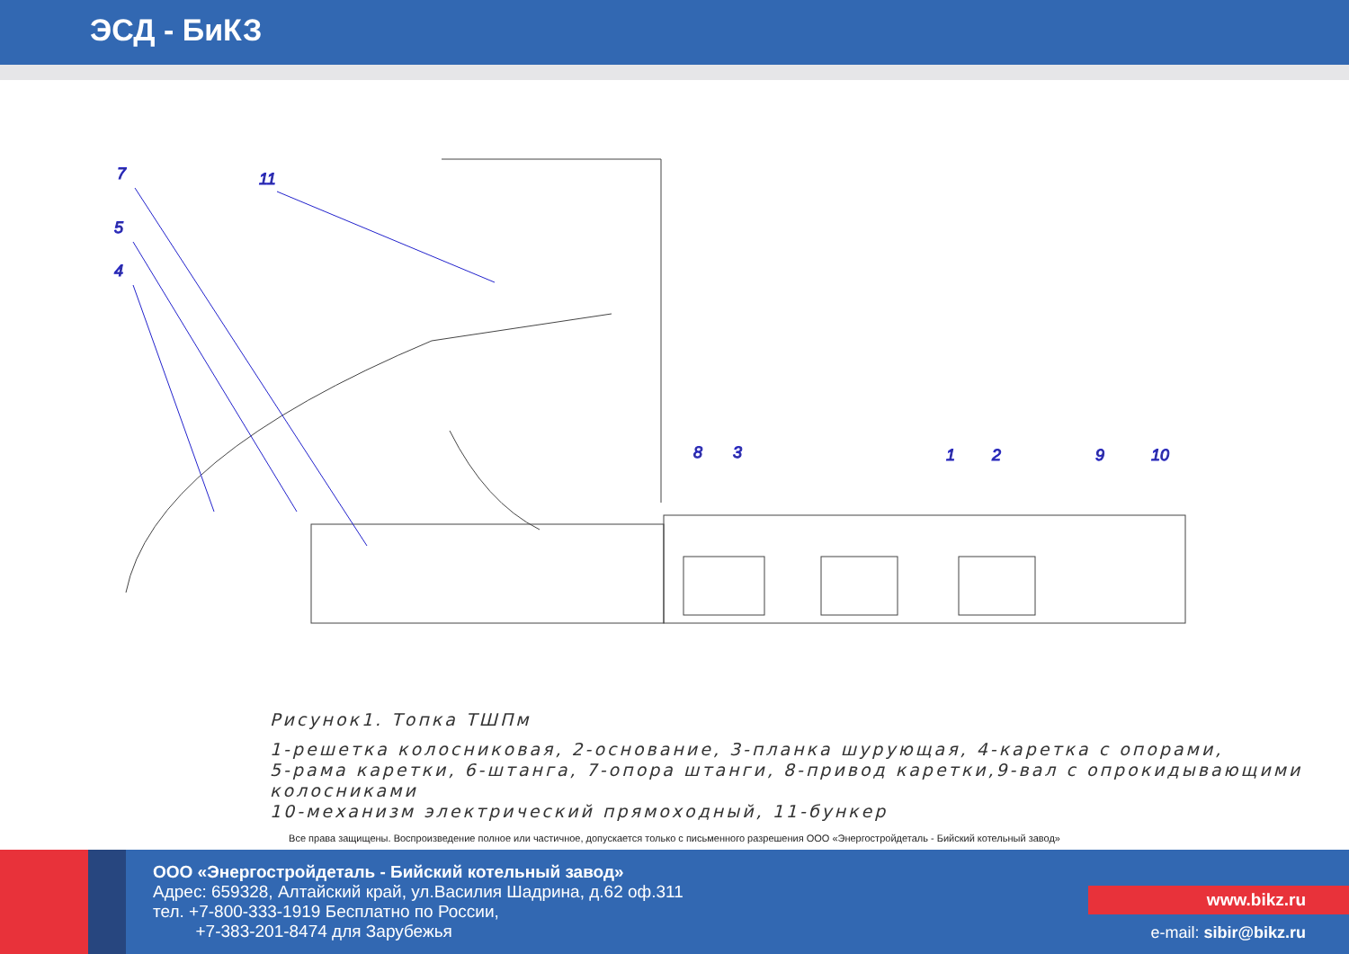ЭСД - БиКЗ
7
11
5
4
8
3
1
2
9
10
Рисунок1. Топка ТШПм
1-решетка колосниковая, 2-основание, 3-планка шурующая, 4-каретка с опорами,
5-рама каретки, 6-штанга, 7-опора штанги, 8-привод каретки,9-вал с опрокидывающими колосниками
10-механизм электрический прямоходный, 11-бункер
Все права защищены. Воспроизведение полное или частичное, допускается только с письменного разрешения ООО «Энергостройдеталь - Бийский котельный завод»
ООО «Энергостройдеталь - Бийский котельный завод»
Адрес: 659328, Алтайский край, ул.Василия Шадрина, д.62 оф.311
тел. +7-800-333-1919 Бесплатно по России,
+7-383-201-8474 для Зарубежья
www.bikz.ru
e-mail: sibir@bikz.ru